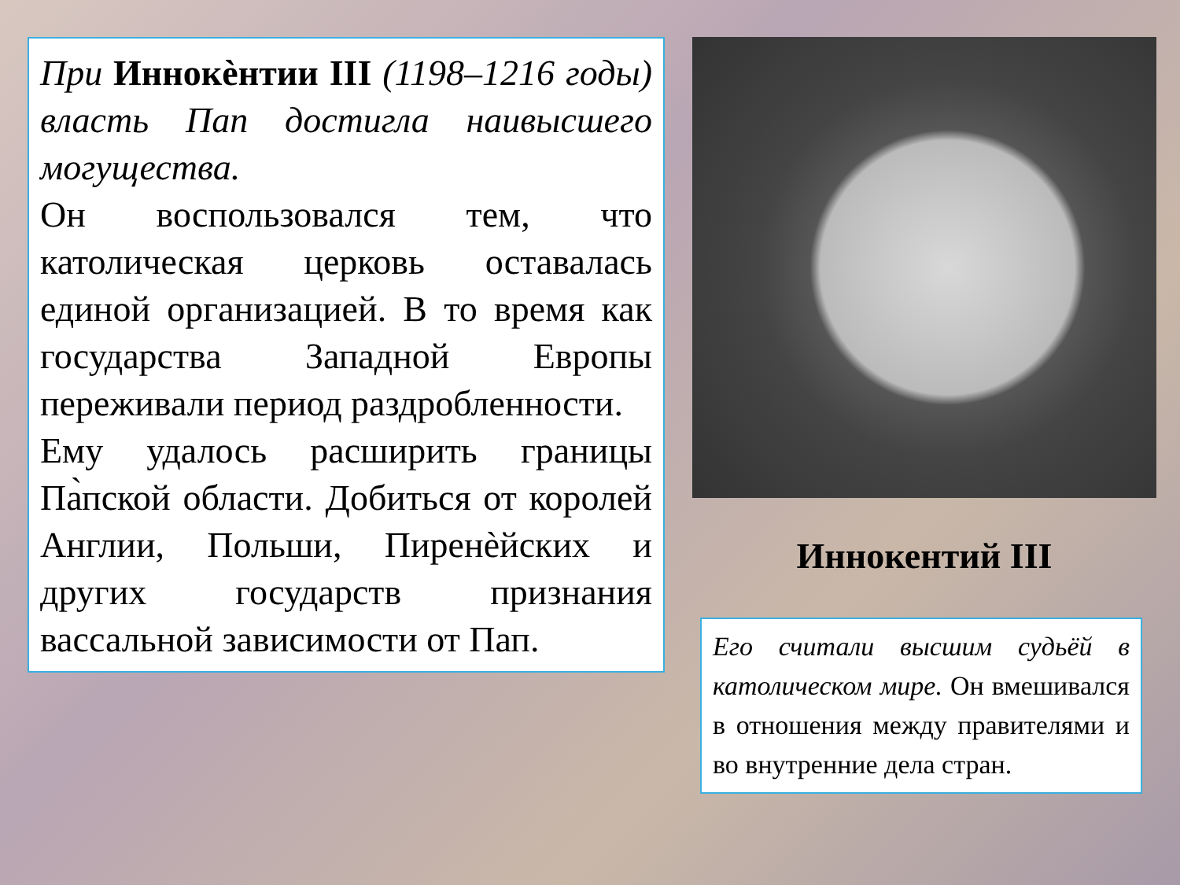При Иннокѐнтии III (1198–1216 годы) власть Пап достигла наивысшего могущества.
Он воспользовался тем, что католическая церковь оставалась единой организацией. В то время как государства Западной Европы переживали период раздробленности.
Ему удалось расширить границы Па̀пской области. Добиться от королей Англии, Польши, Пиренѐйских и других государств признания вассальной зависимости от Пап.
Иннокентий III
Его считали высшим судьёй в католическом мире. Он вмешивался в отношения между правителями и во внутренние дела стран.